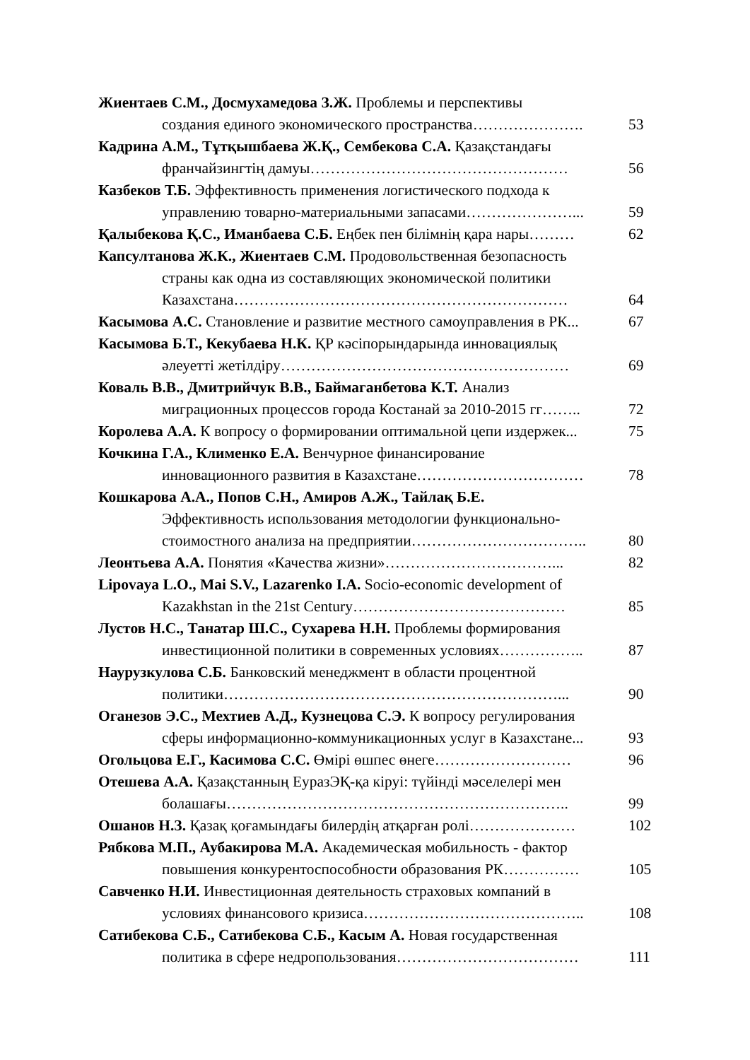Жиентаев С.М., Досмухамедова З.Ж. Проблемы и перспективы
создания единого экономического пространства…………………. 53
Кадрина А.М., Тұтқышбаева Ж.Қ., Сембекова С.А. Қазақстандағы
франчайзингтің дамуы…………………………………………… 56
Казбеков Т.Б. Эффективность применения логистического подхода к
управлению товарно-материальными запасами…………………... 59
Қалыбекова Қ.С., Иманбаева С.Б. Еңбек пен білімнің қара нары……… 62
Капсултанова Ж.К., Жиентаев С.М. Продовольственная безопасность
страны как одна из составляющих экономической политики
Казахстана………………………………………………………… 64
Касымова А.С. Становление и развитие местного самоуправления в РК... 67
Касымова Б.Т., Кекубаева Н.К. ҚР кәсіпорындарында инновациялық
әлеуетті жетілдіру………………………………………………… 69
Коваль В.В., Дмитрийчук В.В., Баймаганбетова К.Т. Анализ
миграционных процессов города Костанай за 2010-2015 гг…….. 72
Королева А.А. К вопросу о формировании оптимальной цепи издержек... 75
Кочкина Г.А., Клименко Е.А. Венчурное финансирование
инновационного развития в Казахстане…………………………… 78
Кошкарова А.А., Попов С.Н., Амиров А.Ж., Тайлақ Б.Е.
Эффективность использования методологии функционально-
стоимостного анализа на предприятии…………………………….. 80
Леонтьева А.А. Понятия «Качества жизни»……………………………... 82
Lipovaya L.O., Mai S.V., Lazarenko I.A. Socio-economic development of
Kazakhstan in the 21st Century…………………………………… 85
Лустов Н.С., Танатар Ш.С., Сухарева Н.Н. Проблемы формирования
инвестиционной политики в современных условиях…………….. 87
Наурузкулова С.Б. Банковский менеджмент в области процентной
политики…………………………………………………………... 90
Оганезов Э.С., Мехтиев А.Д., Кузнецова С.Э. К вопросу регулирования
сферы информационно-коммуникационных услуг в Казахстане... 93
Огольцова Е.Г., Касимова С.С. Өмірі өшпес өнеге……………………… 96
Отешева А.А. Қазақстанның ЕуразЭҚ-қа кіруі: түйінді мәселелері мен
болашағы………………………………………………………….. 99
Ошанов Н.З. Қазақ қоғамындағы билердің атқарған ролі………………… 102
Рябкова М.П., Аубакирова М.А. Академическая мобильность - фактор
повышения конкурентоспособности образования РК…………… 105
Савченко Н.И. Инвестиционная деятельность страховых компаний в
условиях финансового кризиса…………………………………….. 108
Сатибекова С.Б., Сатибекова С.Б., Касым А. Новая государственная
политика в сфере недропользования……………………………… 111